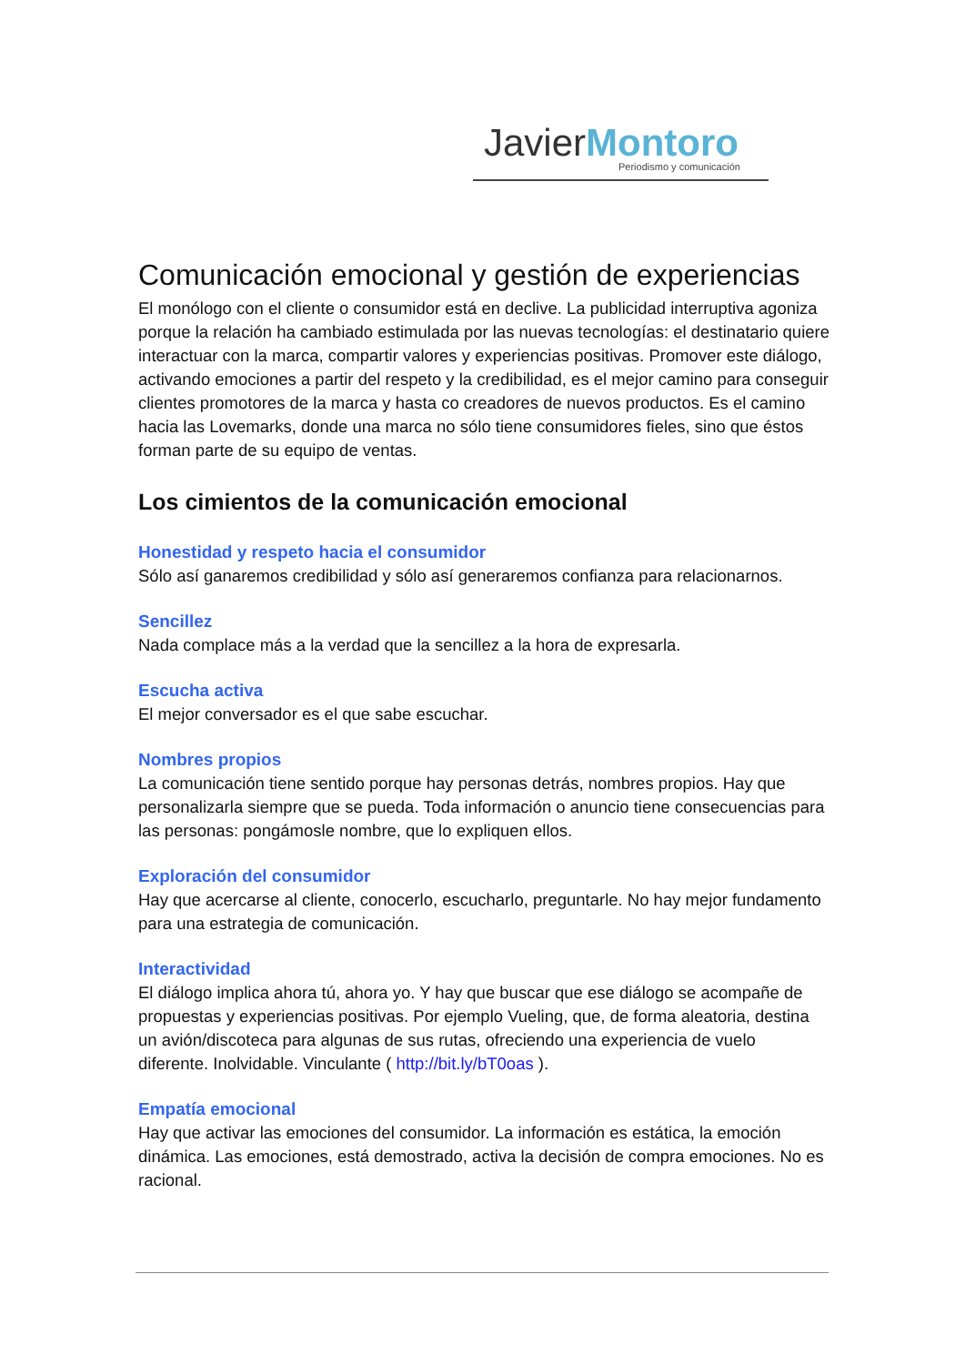JavierMontoro
Periodismo y comunicación
Comunicación emocional y gestión de experiencias
El monólogo con el cliente o consumidor está en declive. La publicidad interruptiva agoniza porque la relación ha cambiado estimulada por las nuevas tecnologías: el destinatario quiere interactuar con la marca, compartir valores y experiencias positivas. Promover este diálogo, activando emociones a partir del respeto y la credibilidad, es el mejor camino para conseguir clientes promotores de la marca y hasta co creadores de nuevos productos. Es el camino hacia las Lovemarks, donde una marca no sólo tiene consumidores fieles, sino que éstos forman parte de su equipo de ventas.
Los cimientos de la comunicación emocional
Honestidad y respeto hacia el consumidor
Sólo así ganaremos credibilidad y sólo así generaremos confianza para relacionarnos.
Sencillez
Nada complace más a la verdad que la sencillez a la hora de expresarla.
Escucha activa
El mejor conversador es el que sabe escuchar.
Nombres propios
La comunicación tiene sentido porque hay personas detrás, nombres propios. Hay que personalizarla siempre que se pueda. Toda información o anuncio tiene consecuencias para las personas: pongámosle nombre, que lo expliquen ellos.
Exploración del consumidor
Hay que acercarse al cliente, conocerlo, escucharlo, preguntarle. No hay mejor fundamento para una estrategia de comunicación.
Interactividad
El diálogo implica ahora tú, ahora yo. Y hay que buscar que ese diálogo se acompañe de propuestas y experiencias positivas. Por ejemplo Vueling, que, de forma aleatoria, destina un avión/discoteca para algunas de sus rutas, ofreciendo una experiencia de vuelo diferente. Inolvidable. Vinculante ( http://bit.ly/bT0oas ).
Empatía emocional
Hay que activar las emociones del consumidor. La información es estática, la emoción dinámica. Las emociones, está demostrado, activa la decisión de compra emociones. No es racional.